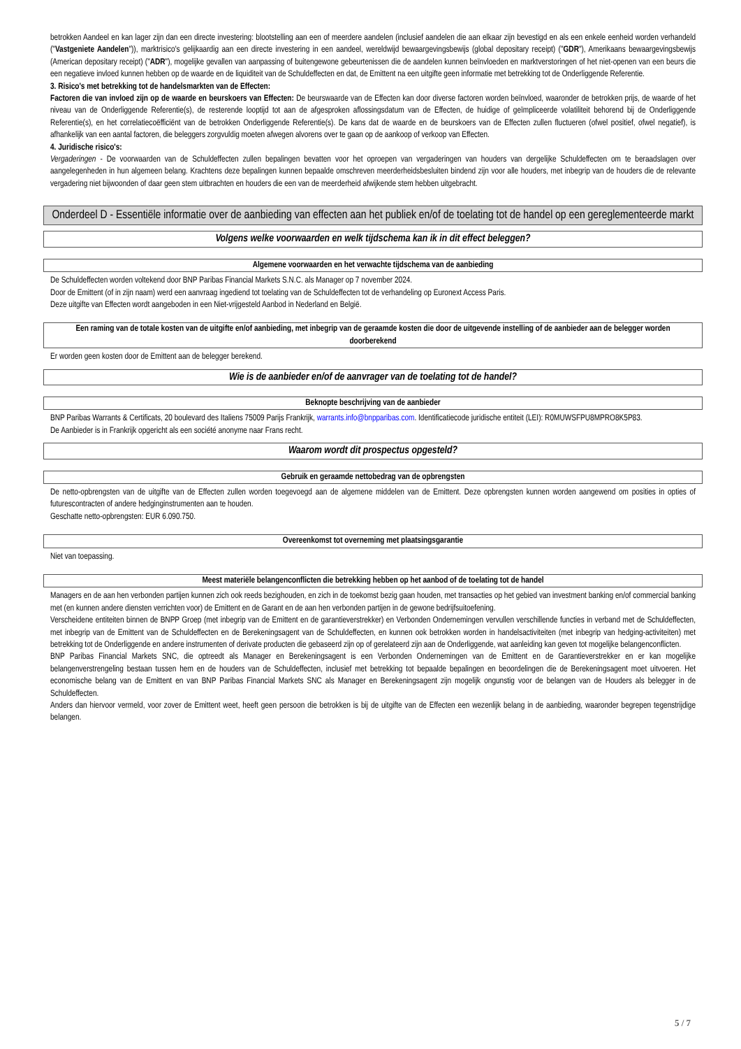betrokken Aandeel en kan lager zijn dan een directe investering: blootstelling aan een of meerdere aandelen (inclusief aandelen die aan elkaar zijn bevestigd en als een enkele eenheid worden verhandeld ("Vastgeniete Aandelen")), marktrisico's gelijkaardig aan een directe investering in een aandeel, wereldwijd bewaargevingsbewijs (global depositary receipt) ("GDR"), Amerikaans bewaargevingsbewijs (American depositary receipt) ("ADR"), mogelijke gevallen van aanpassing of buitengewone gebeurtenissen die de aandelen kunnen beïnvloeden en marktverstoringen of het niet-openen van een beurs die een negatieve invloed kunnen hebben op de waarde en de liquiditeit van de Schuldeffecten en dat, de Emittent na een uitgifte geen informatie met betrekking tot de Onderliggende Referentie.
3. Risico's met betrekking tot de handelsmarkten van de Effecten:
Factoren die van invloed zijn op de waarde en beurskoers van Effecten: De beurswaarde van de Effecten kan door diverse factoren worden beïnvloed, waaronder de betrokken prijs, de waarde of het niveau van de Onderliggende Referentie(s), de resterende looptijd tot aan de afgesproken aflossingsdatum van de Effecten, de huidige of geïmpliceerde volatiliteit behorend bij de Onderliggende Referentie(s), en het correlatiecoëfficiënt van de betrokken Onderliggende Referentie(s). De kans dat de waarde en de beurskoers van de Effecten zullen fluctueren (ofwel positief, ofwel negatief), is afhankelijk van een aantal factoren, die beleggers zorgvuldig moeten afwegen alvorens over te gaan op de aankoop of verkoop van Effecten.
4. Juridische risico's:
Vergaderingen - De voorwaarden van de Schuldeffecten zullen bepalingen bevatten voor het oproepen van vergaderingen van houders van dergelijke Schuldeffecten om te beraadslagen over aangelegenheden in hun algemeen belang. Krachtens deze bepalingen kunnen bepaalde omschreven meerderheidsbesluiten bindend zijn voor alle houders, met inbegrip van de houders die de relevante vergadering niet bijwoonden of daar geen stem uitbrachten en houders die een van de meerderheid afwijkende stem hebben uitgebracht.
Onderdeel D - Essentiële informatie over de aanbieding van effecten aan het publiek en/of de toelating tot de handel op een gereglementeerde markt
Volgens welke voorwaarden en welk tijdschema kan ik in dit effect beleggen?
Algemene voorwaarden en het verwachte tijdschema van de aanbieding
De Schuldeffecten worden voltekend door BNP Paribas Financial Markets S.N.C. als Manager op 7 november 2024.
Door de Emittent (of in zijn naam) werd een aanvraag ingediend tot toelating van de Schuldeffecten tot de verhandeling op Euronext Access Paris.
Deze uitgifte van Effecten wordt aangeboden in een Niet-vrijgesteld Aanbod in Nederland en België.
Een raming van de totale kosten van de uitgifte en/of aanbieding, met inbegrip van de geraamde kosten die door de uitgevende instelling of de aanbieder aan de belegger worden doorberekend
Er worden geen kosten door de Emittent aan de belegger berekend.
Wie is de aanbieder en/of de aanvrager van de toelating tot de handel?
Beknopte beschrijving van de aanbieder
BNP Paribas Warrants & Certificats, 20 boulevard des Italiens 75009 Parijs Frankrijk, warrants.info@bnpparibas.com. Identificatiecode juridische entiteit (LEI): R0MUWSFPU8MPRO8K5P83.
De Aanbieder is in Frankrijk opgericht als een société anonyme naar Frans recht.
Waarom wordt dit prospectus opgesteld?
Gebruik en geraamde nettobedrag van de opbrengsten
De netto-opbrengsten van de uitgifte van de Effecten zullen worden toegevoegd aan de algemene middelen van de Emittent. Deze opbrengsten kunnen worden aangewend om posities in opties of futurescontracten of andere hedginginstrumenten aan te houden.
Geschatte netto-opbrengsten: EUR 6.090.750.
Overeenkomst tot overneming met plaatsingsgarantie
Niet van toepassing.
Meest materiële belangenconflicten die betrekking hebben op het aanbod of de toelating tot de handel
Managers en de aan hen verbonden partijen kunnen zich ook reeds bezighouden, en zich in de toekomst bezig gaan houden, met transacties op het gebied van investment banking en/of commercial banking met (en kunnen andere diensten verrichten voor) de Emittent en de Garant en de aan hen verbonden partijen in de gewone bedrijfsuitoefening.
Verscheidene entiteiten binnen de BNPP Groep (met inbegrip van de Emittent en de garantieverstrekker) en Verbonden Ondernemingen vervullen verschillende functies in verband met de Schuldeffecten, met inbegrip van de Emittent van de Schuldeffecten en de Berekeningsagent van de Schuldeffecten, en kunnen ook betrokken worden in handelsactiviteiten (met inbegrip van hedging-activiteiten) met betrekking tot de Onderliggende en andere instrumenten of derivate producten die gebaseerd zijn op of gerelateerd zijn aan de Onderliggende, wat aanleiding kan geven tot mogelijke belangenconflicten.
BNP Paribas Financial Markets SNC, die optreedt als Manager en Berekeningsagent is een Verbonden Ondernemingen van de Emittent en de Garantieverstrekker en er kan mogelijke belangenverstrengeling bestaan tussen hem en de houders van de Schuldeffecten, inclusief met betrekking tot bepaalde bepalingen en beoordelingen die de Berekeningsagent moet uitvoeren. Het economische belang van de Emittent en van BNP Paribas Financial Markets SNC als Manager en Berekeningsagent zijn mogelijk ongunstig voor de belangen van de Houders als belegger in de Schuldeffecten.
Anders dan hiervoor vermeld, voor zover de Emittent weet, heeft geen persoon die betrokken is bij de uitgifte van de Effecten een wezenlijk belang in de aanbieding, waaronder begrepen tegenstrijdige belangen.
5 / 7